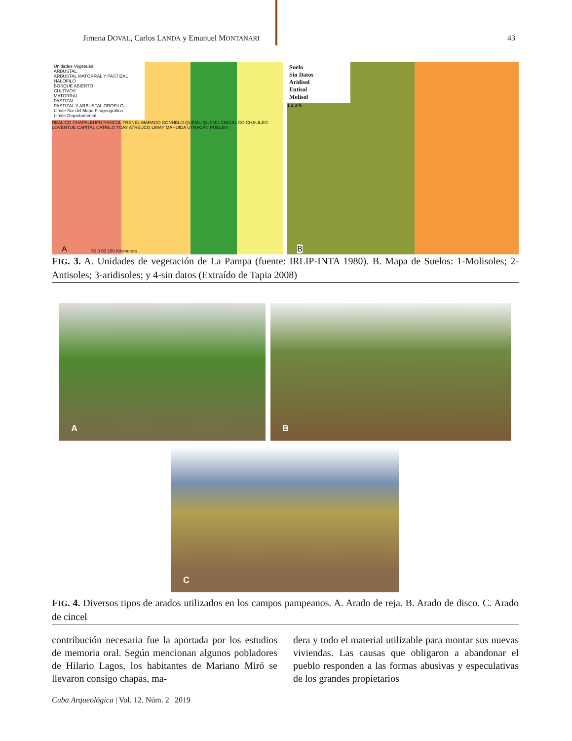Jimena DOVAL, Carlos LANDA y Emanuel MONTANARI 43
Unidades Vegetales
ARBUSTAL
ARBUSTAL MATORRAL Y PASTIZAL HALOFILO
BOSQUE ABIERTO
CULTIVOS
MATORRAL
PASTIZAL
PASTIZAL Y ARBUSTAL OROFILO
Límite Sur del Mapa Fitogeográfico
Límite Departamental
REALICO CHAPALEUFU RANCUL TRENEL MARACO CONHELO QUEMU QUEMU CHICAL CO CHALILEO LOVENTUE CAPITAL CATRILO TOAY ATREUCO LIMAY MAHUIDA UTRACAN PUELEN
A 50 0 50 100 Kilometers
Suelo
Sin Datos
Aridisol
Entisol
Molisol
1 2 3 N
B
FIG. 3. A. Unidades de vegetación de La Pampa (fuente: IRLIP-INTA 1980). B. Mapa de Suelos: 1-Molisoles; 2- Antisoles; 3-aridisoles; y 4-sin datos (Extraído de Tapia 2008)
A
B
C
FIG. 4. Diversos tipos de arados utilizados en los campos pampeanos. A. Arado de reja. B. Arado de disco. C. Arado de cincel
contribución necesaria fue la aportada por los estudios de memoria oral. Según mencionan algunos pobladores de Hilario Lagos, los habitantes de Mariano Miró se llevaron consigo chapas, ma-
dera y todo el material utilizable para montar sus nuevas viviendas. Las causas que obligaron a abandonar el pueblo responden a las formas abusivas y especulativas de los grandes propietarios
Cuba Arqueológica | Vol. 12. Núm. 2 | 2019